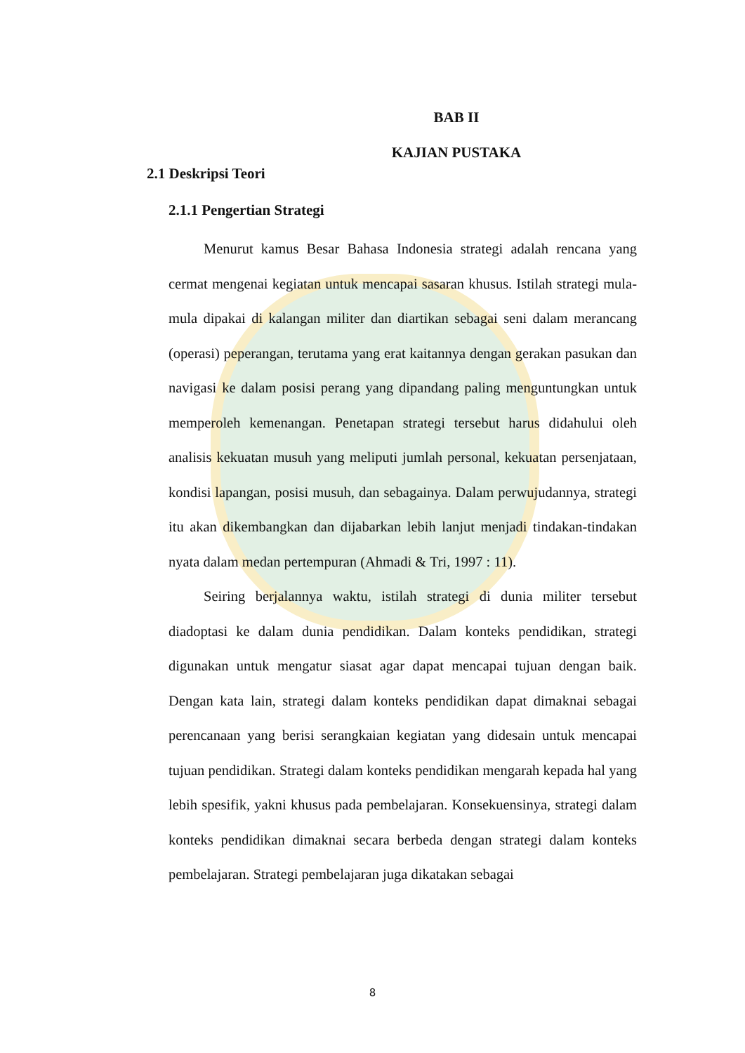BAB II
KAJIAN PUSTAKA
2.1 Deskripsi Teori
2.1.1 Pengertian Strategi
Menurut kamus Besar Bahasa Indonesia strategi adalah rencana yang cermat mengenai kegiatan untuk mencapai sasaran khusus. Istilah strategi mula-mula dipakai di kalangan militer dan diartikan sebagai seni dalam merancang (operasi) peperangan, terutama yang erat kaitannya dengan gerakan pasukan dan navigasi ke dalam posisi perang yang dipandang paling menguntungkan untuk memperoleh kemenangan. Penetapan strategi tersebut harus didahului oleh analisis kekuatan musuh yang meliputi jumlah personal, kekuatan persenjataan, kondisi lapangan, posisi musuh, dan sebagainya. Dalam perwujudannya, strategi itu akan dikembangkan dan dijabarkan lebih lanjut menjadi tindakan-tindakan nyata dalam medan pertempuran (Ahmadi & Tri, 1997 : 11).
Seiring berjalannya waktu, istilah strategi di dunia militer tersebut diadoptasi ke dalam dunia pendidikan. Dalam konteks pendidikan, strategi digunakan untuk mengatur siasat agar dapat mencapai tujuan dengan baik. Dengan kata lain, strategi dalam konteks pendidikan dapat dimaknai sebagai perencanaan yang berisi serangkaian kegiatan yang didesain untuk mencapai tujuan pendidikan. Strategi dalam konteks pendidikan mengarah kepada hal yang lebih spesifik, yakni khusus pada pembelajaran. Konsekuensinya, strategi dalam konteks pendidikan dimaknai secara berbeda dengan strategi dalam konteks pembelajaran. Strategi pembelajaran juga dikatakan sebagai
8